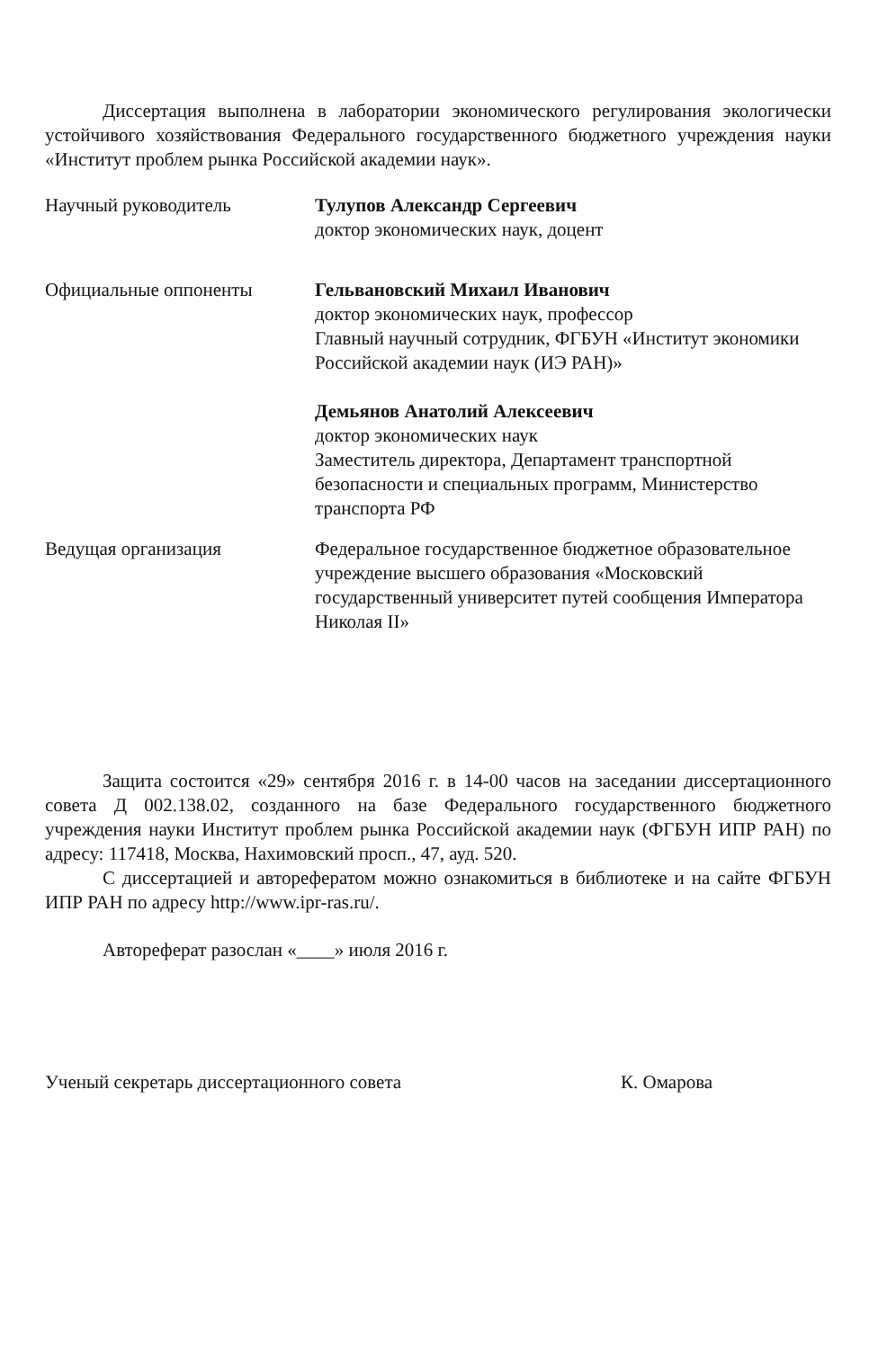Диссертация выполнена в лаборатории экономического регулирования экологически устойчивого хозяйствования Федерального государственного бюджетного учреждения науки «Институт проблем рынка Российской академии наук».
Научный руководитель Тулупов Александр Сергеевич
доктор экономических наук, доцент
Официальные оппоненты Гельвановский Михаил Иванович
доктор экономических наук, профессор
Главный научный сотрудник, ФГБУН «Институт экономики Российской академии наук (ИЭ РАН)»
Демьянов Анатолий Алексеевич
доктор экономических наук
Заместитель директора, Департамент транспортной безопасности и специальных программ, Министерство транспорта РФ
Ведущая организация Федеральное государственное бюджетное образовательное учреждение высшего образования «Московский государственный университет путей сообщения Императора Николая II»
Защита состоится «29» сентября 2016 г. в 14-00 часов на заседании диссертационного совета Д 002.138.02, созданного на базе Федерального государственного бюджетного учреждения науки Институт проблем рынка Российской академии наук (ФГБУН ИПР РАН) по адресу: 117418, Москва, Нахимовский просп., 47, ауд. 520.
С диссертацией и авторефератом можно ознакомиться в библиотеке и на сайте ФГБУН ИПР РАН по адресу http://www.ipr-ras.ru/.
Автореферат разослан «____» июля 2016 г.
Ученый секретарь диссертационного совета К. Омарова